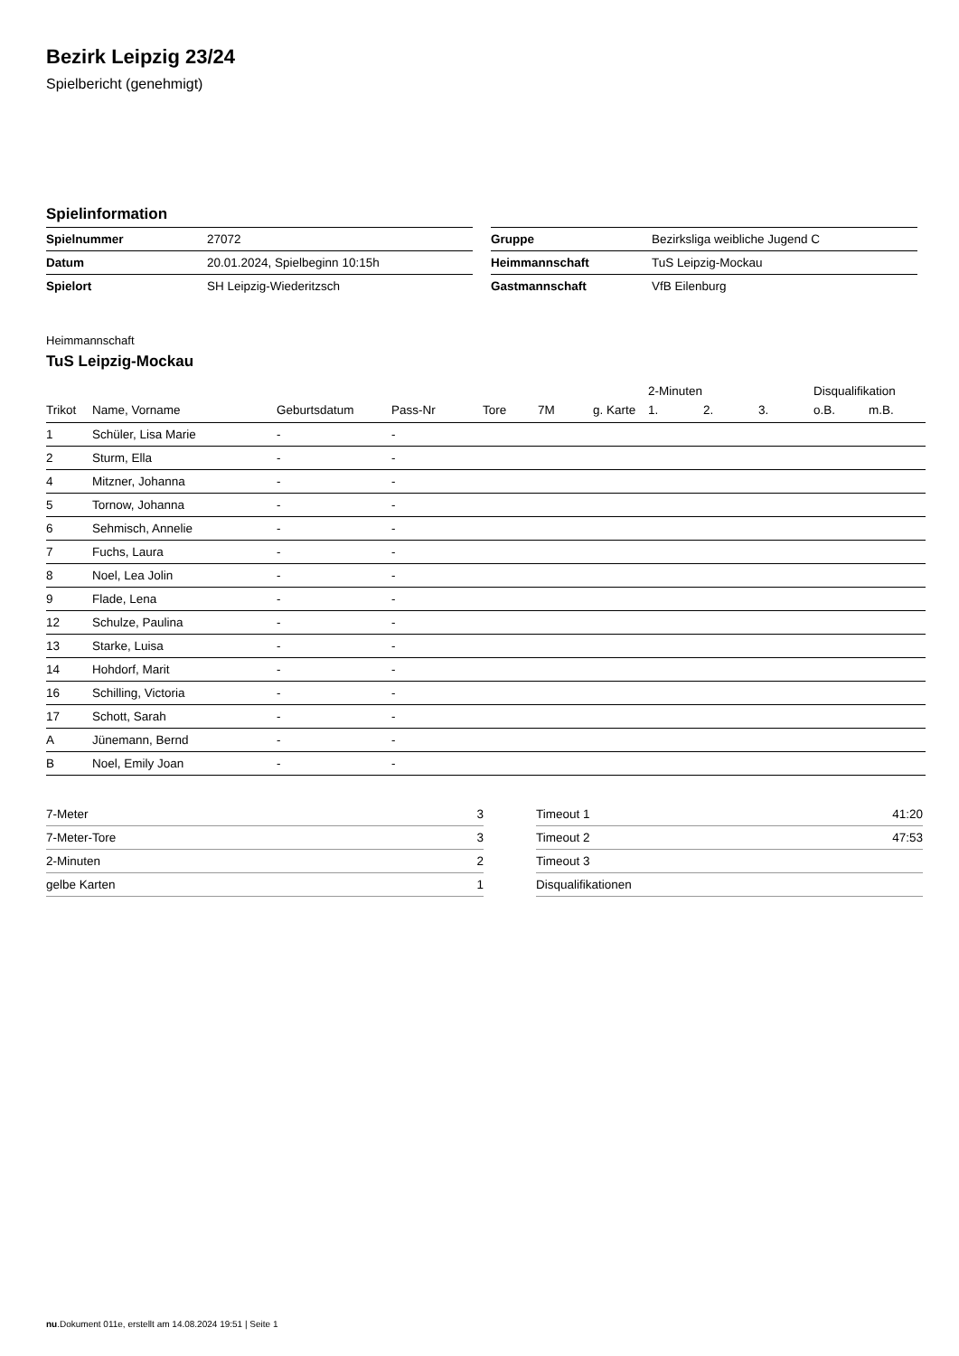Bezirk Leipzig 23/24
Spielbericht (genehmigt)
Spielinformation
| Spielnummer | 27072 |
| Datum | 20.01.2024, Spielbeginn 10:15h |
| Spielort | SH Leipzig-Wiederitzsch |
| Gruppe | Bezirksliga weibliche Jugend C |
| Heimmannschaft | TuS Leipzig-Mockau |
| Gastmannschaft | VfB Eilenburg |
Heimmannschaft
TuS Leipzig-Mockau
| | | | | | | | 2-Minuten | | | Disqualifikation | |
| --- | --- | --- | --- | --- | --- | --- | --- | --- | --- | --- | --- |
| Trikot | Name, Vorname | Geburtsdatum | Pass-Nr | Tore | 7M | g. Karte | 1. | 2. | 3. | o.B. | m.B. |
| 1 | Schüler, Lisa Marie | - | - | | | | | | | | |
| 2 | Sturm, Ella | - | - | | | | | | | | |
| 4 | Mitzner, Johanna | - | - | | | | | | | | |
| 5 | Tornow, Johanna | - | - | | | | | | | | |
| 6 | Sehmisch, Annelie | - | - | | | | | | | | |
| 7 | Fuchs, Laura | - | - | | | | | | | | |
| 8 | Noel, Lea Jolin | - | - | | | | | | | | |
| 9 | Flade, Lena | - | - | | | | | | | | |
| 12 | Schulze, Paulina | - | - | | | | | | | | |
| 13 | Starke, Luisa | - | - | | | | | | | | |
| 14 | Hohdorf, Marit | - | - | | | | | | | | |
| 16 | Schilling, Victoria | - | - | | | | | | | | |
| 17 | Schott, Sarah | - | - | | | | | | | | |
| A | Jünemann, Bernd | - | - | | | | | | | | |
| B | Noel, Emily Joan | - | - | | | | | | | | |
| 7-Meter | 3 |
| 7-Meter-Tore | 3 |
| 2-Minuten | 2 |
| gelbe Karten | 1 |
| Timeout 1 | 41:20 |
| Timeout 2 | 47:53 |
| Timeout 3 | |
| Disqualifikationen | |
nu.Dokument 011e, erstellt am 14.08.2024 19:51 | Seite 1